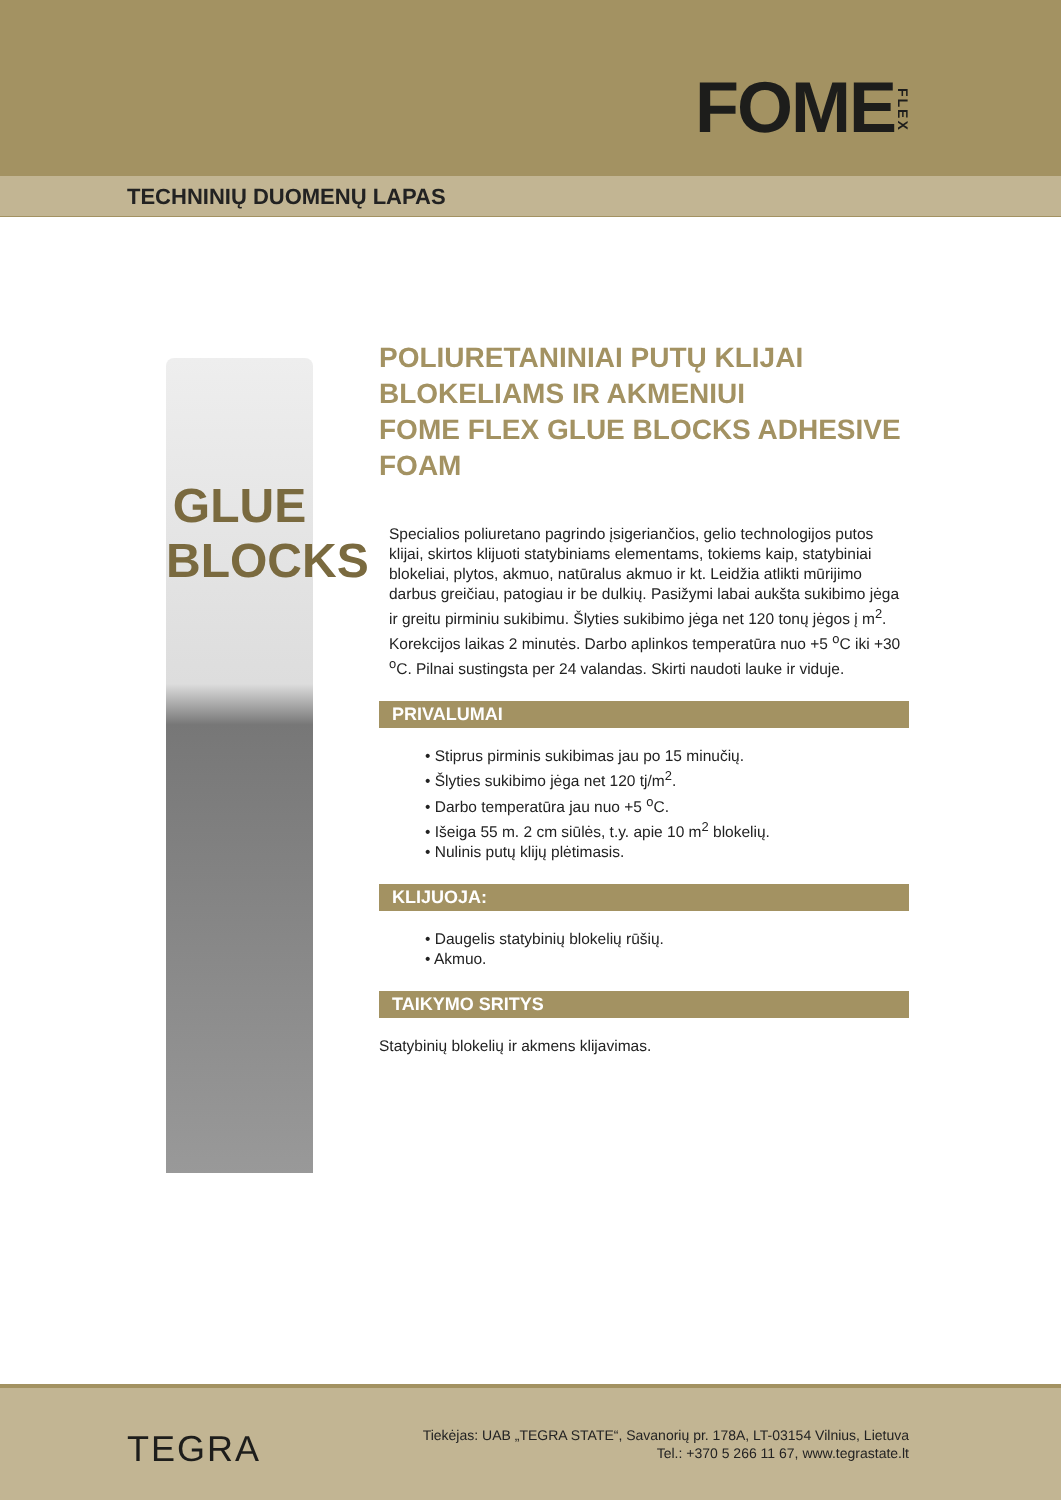FOMEFLEX
TECHNINIŲ DUOMENŲ LAPAS
GLUE
BLOCKS
POLIURETANINIAI PUTŲ KLIJAI BLOKELIAMS IR AKMENIUI
FOME FLEX GLUE BLOCKS ADHESIVE FOAM
Specialios poliuretano pagrindo įsigeriančios, gelio technologijos putos klijai, skirtos klijuoti statybiniams elementams, tokiems kaip, statybiniai blokeliai, plytos, akmuo, natūralus akmuo ir kt. Leidžia atlikti mūrijimo darbus greičiau, patogiau ir be dulkių. Pasižymi labai aukšta sukibimo jėga ir greitu pirminiu sukibimu. Šlyties sukibimo jėga net 120 tonų jėgos į m<sup>2</sup>. Korekcijos laikas 2 minutės. Darbo aplinkos temperatūra nuo +5 <sup>o</sup>C iki +30 <sup>o</sup>C. Pilnai sustingsta per 24 valandas. Skirti naudoti lauke ir viduje.
PRIVALUMAI
• Stiprus pirminis sukibimas jau po 15 minučių.
• Šlyties sukibimo jėga net 120 tj/m<sup>2</sup>.
• Darbo temperatūra jau nuo +5 <sup>o</sup>C.
• Išeiga 55 m. 2 cm siūlės, t.y. apie 10 m<sup>2</sup> blokelių.
• Nulinis putų klijų plėtimasis.
KLIJUOJA:
• Daugelis statybinių blokelių rūšių.
• Akmuo.
TAIKYMO SRITYS
Statybinių blokelių ir akmens klijavimas.
TEGRA
Tiekėjas: UAB „TEGRA STATE“, Savanorių pr. 178A, LT-03154 Vilnius, Lietuva
Tel.: +370 5 266 11 67, www.tegrastate.lt